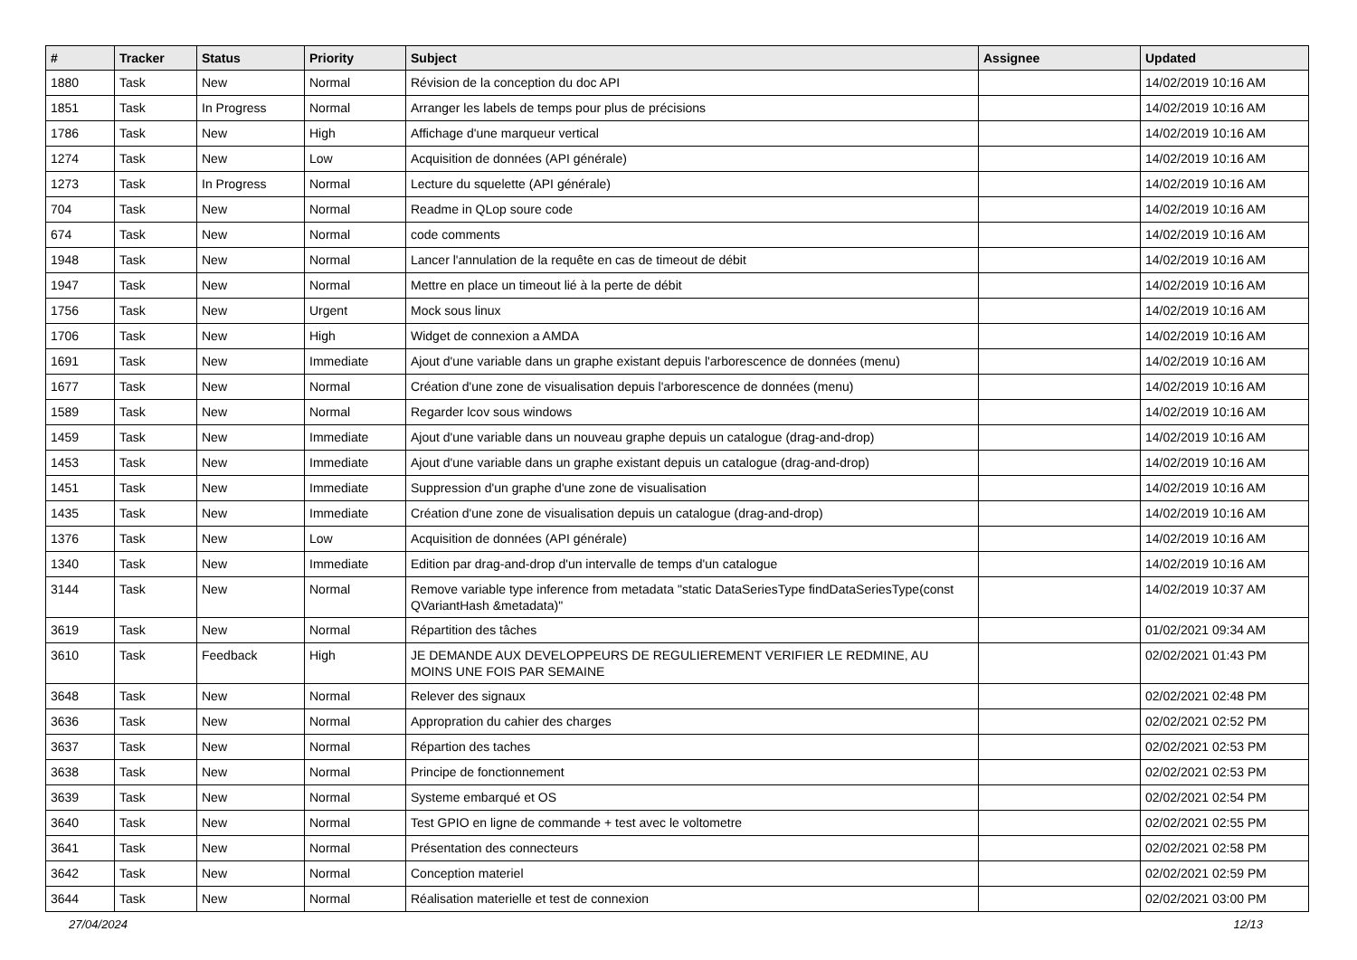| # | Tracker | Status | Priority | Subject | Assignee | Updated |
| --- | --- | --- | --- | --- | --- | --- |
| 1880 | Task | New | Normal | Révision de la conception du doc API | | 14/02/2019 10:16 AM |
| 1851 | Task | In Progress | Normal | Arranger les labels de temps pour plus de précisions | | 14/02/2019 10:16 AM |
| 1786 | Task | New | High | Affichage d'une marqueur vertical | | 14/02/2019 10:16 AM |
| 1274 | Task | New | Low | Acquisition de données (API générale) | | 14/02/2019 10:16 AM |
| 1273 | Task | In Progress | Normal | Lecture du squelette (API générale) | | 14/02/2019 10:16 AM |
| 704 | Task | New | Normal | Readme in QLop soure code | | 14/02/2019 10:16 AM |
| 674 | Task | New | Normal | code comments | | 14/02/2019 10:16 AM |
| 1948 | Task | New | Normal | Lancer l'annulation de la requête en cas de timeout de débit | | 14/02/2019 10:16 AM |
| 1947 | Task | New | Normal | Mettre en place un timeout lié à la perte de débit | | 14/02/2019 10:16 AM |
| 1756 | Task | New | Urgent | Mock sous linux | | 14/02/2019 10:16 AM |
| 1706 | Task | New | High | Widget de connexion a AMDA | | 14/02/2019 10:16 AM |
| 1691 | Task | New | Immediate | Ajout d'une variable dans un graphe existant depuis l'arborescence de données (menu) | | 14/02/2019 10:16 AM |
| 1677 | Task | New | Normal | Création d'une zone de visualisation depuis l'arborescence de données (menu) | | 14/02/2019 10:16 AM |
| 1589 | Task | New | Normal | Regarder lcov sous windows | | 14/02/2019 10:16 AM |
| 1459 | Task | New | Immediate | Ajout d'une variable dans un nouveau graphe depuis un catalogue (drag-and-drop) | | 14/02/2019 10:16 AM |
| 1453 | Task | New | Immediate | Ajout d'une variable dans un graphe existant depuis un catalogue (drag-and-drop) | | 14/02/2019 10:16 AM |
| 1451 | Task | New | Immediate | Suppression d'un graphe d'une zone de visualisation | | 14/02/2019 10:16 AM |
| 1435 | Task | New | Immediate | Création d'une zone de visualisation depuis un catalogue (drag-and-drop) | | 14/02/2019 10:16 AM |
| 1376 | Task | New | Low | Acquisition de données (API générale) | | 14/02/2019 10:16 AM |
| 1340 | Task | New | Immediate | Edition par drag-and-drop d'un intervalle de temps d'un catalogue | | 14/02/2019 10:16 AM |
| 3144 | Task | New | Normal | Remove variable type inference from metadata "static DataSeriesType findDataSeriesType(const QVariantHash &metadata)" | | 14/02/2019 10:37 AM |
| 3619 | Task | New | Normal | Répartition des tâches | | 01/02/2021 09:34 AM |
| 3610 | Task | Feedback | High | JE DEMANDE AUX DEVELOPPEURS DE REGULIEREMENT VERIFIER LE REDMINE, AU MOINS UNE FOIS PAR SEMAINE | | 02/02/2021 01:43 PM |
| 3648 | Task | New | Normal | Relever des signaux | | 02/02/2021 02:48 PM |
| 3636 | Task | New | Normal | Appropration du cahier des charges | | 02/02/2021 02:52 PM |
| 3637 | Task | New | Normal | Répartion des taches | | 02/02/2021 02:53 PM |
| 3638 | Task | New | Normal | Principe de fonctionnement | | 02/02/2021 02:53 PM |
| 3639 | Task | New | Normal | Systeme embarqué et OS | | 02/02/2021 02:54 PM |
| 3640 | Task | New | Normal | Test GPIO en ligne de commande + test avec le voltometre | | 02/02/2021 02:55 PM |
| 3641 | Task | New | Normal | Présentation des connecteurs | | 02/02/2021 02:58 PM |
| 3642 | Task | New | Normal | Conception materiel | | 02/02/2021 02:59 PM |
| 3644 | Task | New | Normal | Réalisation materielle et test de connexion | | 02/02/2021 03:00 PM |
27/04/2024 12/13